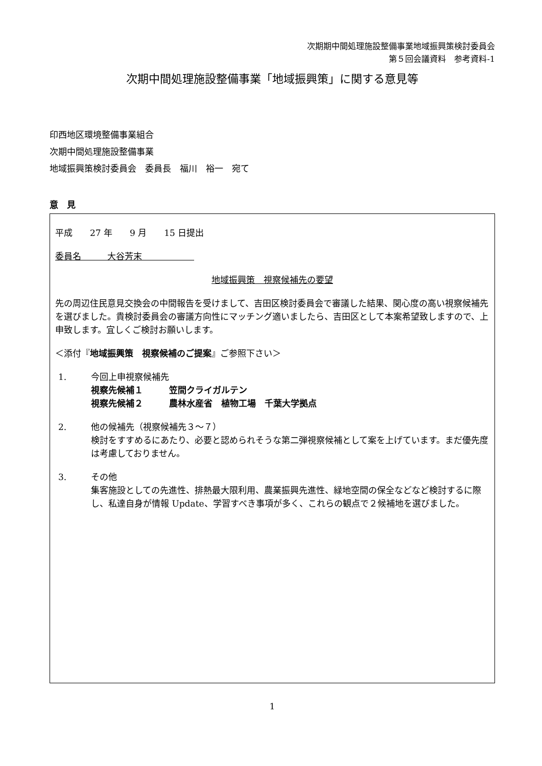次期期中間処理施設整備事業地域振興策検討委員会
第５回会議資料　参考資料-1
次期中間処理施設整備事業「地域振興策」に関する意見等
印西地区環境整備事業組合
次期中間処理施設整備事業
地域振興策検討委員会　委員長　福川　裕一　宛て
意　見
平成　　27 年　　9 月　　15 日提出
委員名　　　大谷芳末　　　　　　
地域振興策　視察候補先の要望
先の周辺住民意見交換会の中間報告を受けまして、吉田区検討委員会で審議した結果、関心度の高い視察候補先を選びました。貴検討委員会の審議方向性にマッチング適いましたら、吉田区として本案希望致しますので、上申致します。宜しくご検討お願いします。
＜添付『地域振興策　視察候補のご提案』ご参照下さい＞
1. 今回上申視察候補先
視察先候補１　　　笠間クライガルテン
視察先候補２　　　農林水産省　植物工場　千葉大学拠点
2. 他の候補先（視察候補先３～７）
検討をすすめるにあたり、必要と認められそうな第二弾視察候補として案を上げています。まだ優先度は考慮しておりません。
3. その他
集客施設としての先進性、排熱最大限利用、農業振興先進性、緑地空間の保全などなど検討するに際し、私達自身が情報 Update、学習すべき事項が多く、これらの観点で２候補地を選びました。
1